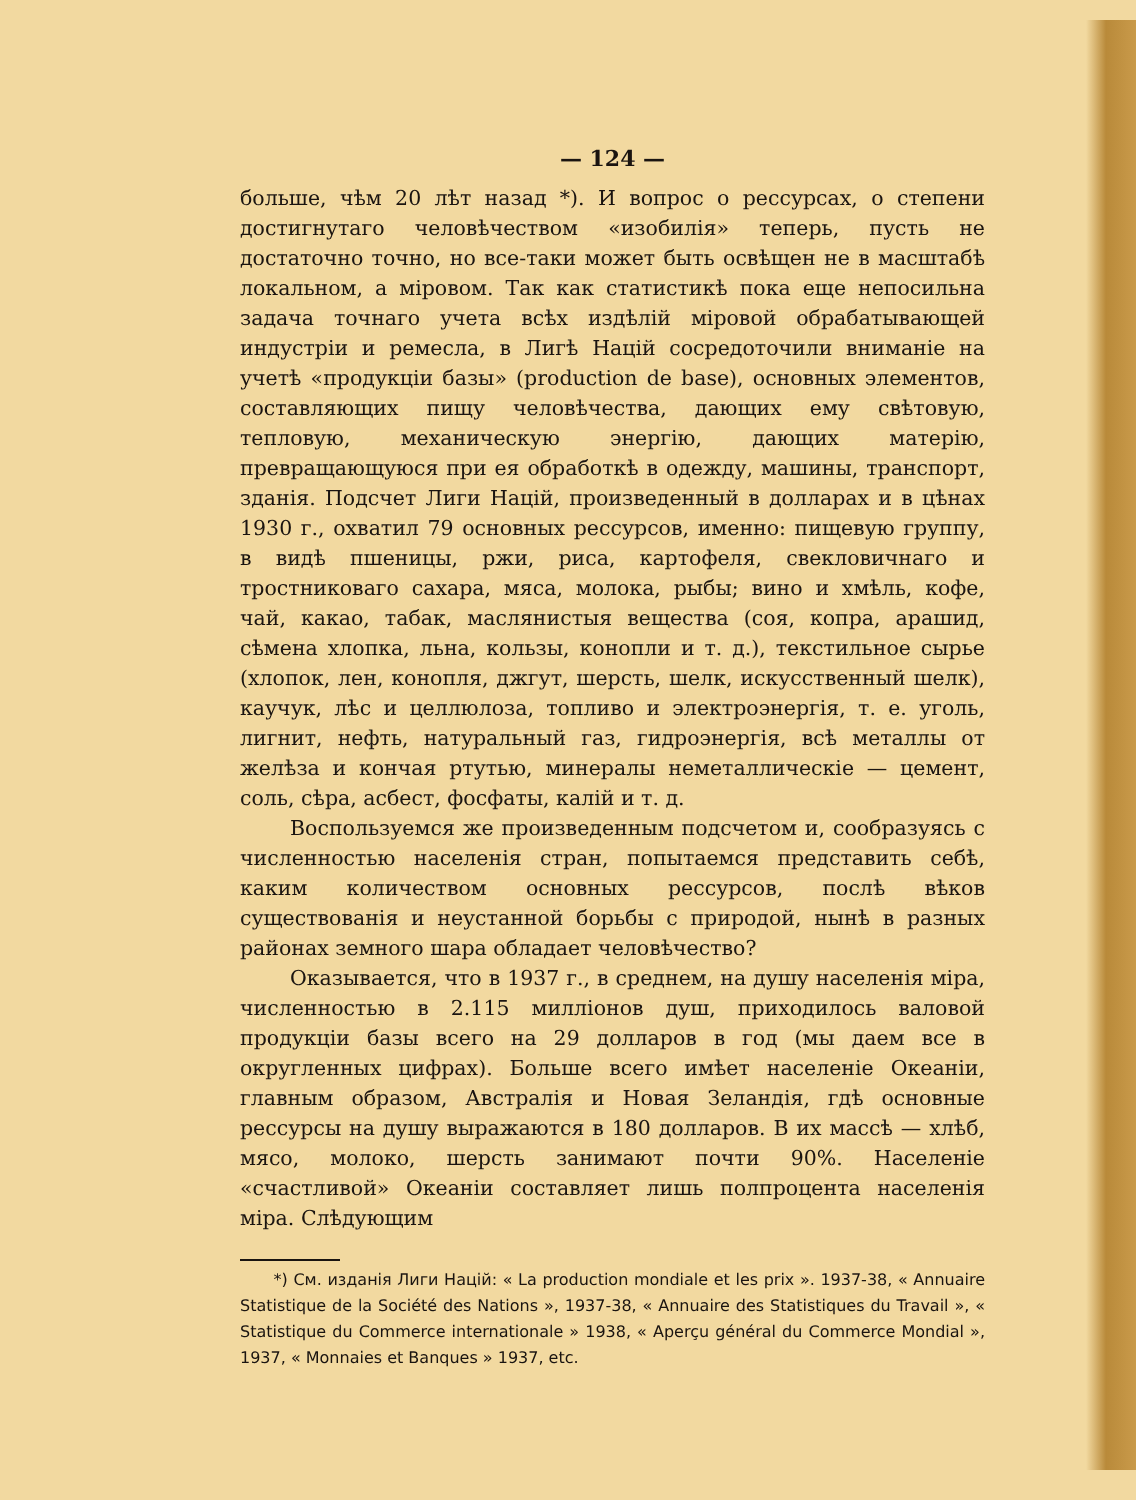— 124 —
больше, чѣм 20 лѣт назад *). И вопрос о рессурсах, о степени достигнутаго человѣчеством «изобилія» теперь, пусть не достаточно точно, но все-таки может быть освѣщен не в масштабѣ локальном, а мiровом. Так как статистикѣ пока еще непосильна задача точнаго учета всѣх издѣлiй мiровой обрабатывающей индустрiи и ремесла, в Лигѣ Нацiй сосредоточили вниманiе на учетѣ «продукцiи базы» (production de base), основных элементов, составляющих пищу человѣчества, дающих ему свѣтовую, тепловую, механическую энергiю, дающих матерiю, превращающуюся при ея обработкѣ в одежду, машины, транспорт, зданiя. Подсчет Лиги Нацiй, произведенный в долларах и в цѣнах 1930 г., охватил 79 основных рессурсов, именно: пищевую группу, в видѣ пшеницы, ржи, риса, картофеля, свекловичнаго и тростниковаго сахара, мяса, молока, рыбы; вино и хмѣль, кофе, чай, какао, табак, маслянистыя вещества (соя, копра, арашид, сѣмена хлопка, льна, кользы, конопли и т. д.), текстильное сырье (хлопок, лен, конопля, джгут, шерсть, шелк, искусственный шелк), каучук, лѣс и целлюлоза, топливо и электроэнергiя, т. е. уголь, лигнит, нефть, натуральный газ, гидроэнергiя, всѣ металлы от желѣза и кончая ртутью, минералы неметаллическiе — цемент, соль, сѣра, асбест, фосфаты, калiй и т. д.
Воспользуемся же произведенным подсчетом и, сообразуясь с численностью населенiя стран, попытаемся представить себѣ, каким количеством основных рессурсов, послѣ вѣков существованiя и неустанной борьбы с природой, нынѣ в разных районах земного шара обладает человѣчество?
Оказывается, что в 1937 г., в среднем, на душу населенiя мiра, численностью в 2.115 миллiонов душ, приходилось валовой продукцiи базы всего на 29 долларов в год (мы даем все в округленных цифрах). Больше всего имѣет населенiе Океанiи, главным образом, Австралiя и Новая Зеландiя, гдѣ основные рессурсы на душу выражаются в 180 долларов. В их массѣ — хлѣб, мясо, молоко, шерсть занимают почти 90%. Населенiе «счастливой» Океанiи составляет лишь полпроцента населенiя мiра. Слѣдующим
*) См. изданiя Лиги Нацiй: « La production mondiale et les prix ». 1937-38, « Annuaire Statistique de la Société des Nations », 1937-38, « Annuaire des Statistiques du Travail », « Statistique du Commerce internationale » 1938, « Aperçu général du Commerce Mondial », 1937, « Monnaies et Banques » 1937, etc.